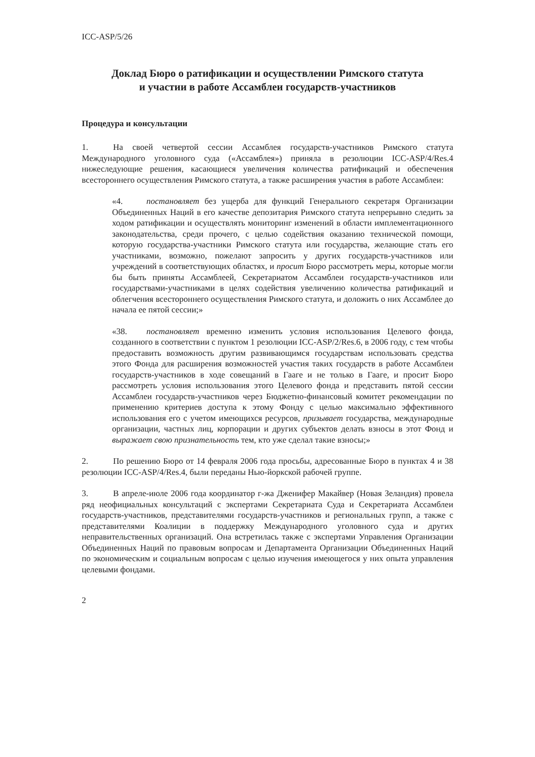ICC-ASP/5/26
Доклад Бюро о ратификации и осуществлении Римского статута
и участии в работе Ассамблеи государств-участников
Процедура и консультации
1. На своей четвертой сессии Ассамблея государств-участников Римского статута Международного уголовного суда («Ассамблея») приняла в резолюции ICC-ASP/4/Res.4 нижеследующие решения, касающиеся увеличения количества ратификаций и обеспечения всестороннего осуществления Римского статута, а также расширения участия в работе Ассамблеи:
«4. постановляет без ущерба для функций Генерального секретаря Организации Объединенных Наций в его качестве депозитария Римского статута непрерывно следить за ходом ратификации и осуществлять мониторинг изменений в области имплементационного законодательства, среди прочего, с целью содействия оказанию технической помощи, которую государства-участники Римского статута или государства, желающие стать его участниками, возможно, пожелают запросить у других государств-участников или учреждений в соответствующих областях, и просит Бюро рассмотреть меры, которые могли бы быть приняты Ассамблеей, Секретариатом Ассамблеи государств-участников или государствами-участниками в целях содействия увеличению количества ратификаций и облегчения всестороннего осуществления Римского статута, и доложить о них Ассамблее до начала ее пятой сессии;»
«38. постановляет временно изменить условия использования Целевого фонда, созданного в соответствии с пунктом 1 резолюции ICC-ASP/2/Res.6, в 2006 году, с тем чтобы предоставить возможность другим развивающимся государствам использовать средства этого Фонда для расширения возможностей участия таких государств в работе Ассамблеи государств-участников в ходе совещаний в Гааге и не только в Гааге, и просит Бюро рассмотреть условия использования этого Целевого фонда и представить пятой сессии Ассамблеи государств-участников через Бюджетно-финансовый комитет рекомендации по применению критериев доступа к этому Фонду с целью максимально эффективного использования его с учетом имеющихся ресурсов, призывает государства, международные организации, частных лиц, корпорации и других субъектов делать взносы в этот Фонд и выражает свою признательность тем, кто уже сделал такие взносы;»
2. По решению Бюро от 14 февраля 2006 года просьбы, адресованные Бюро в пунктах 4 и 38 резолюции ICC-ASP/4/Res.4, были переданы Нью-йоркской рабочей группе.
3. В апреле-июле 2006 года координатор г-жа Дженифер Макайвер (Новая Зеландия) провела ряд неофициальных консультаций с экспертами Секретариата Суда и Секретариата Ассамблеи государств-участников, представителями государств-участников и региональных групп, а также с представителями Коалиции в поддержку Международного уголовного суда и других неправительственных организаций. Она встретилась также с экспертами Управления Организации Объединенных Наций по правовым вопросам и Департамента Организации Объединенных Наций по экономическим и социальным вопросам с целью изучения имеющегося у них опыта управления целевыми фондами.
2